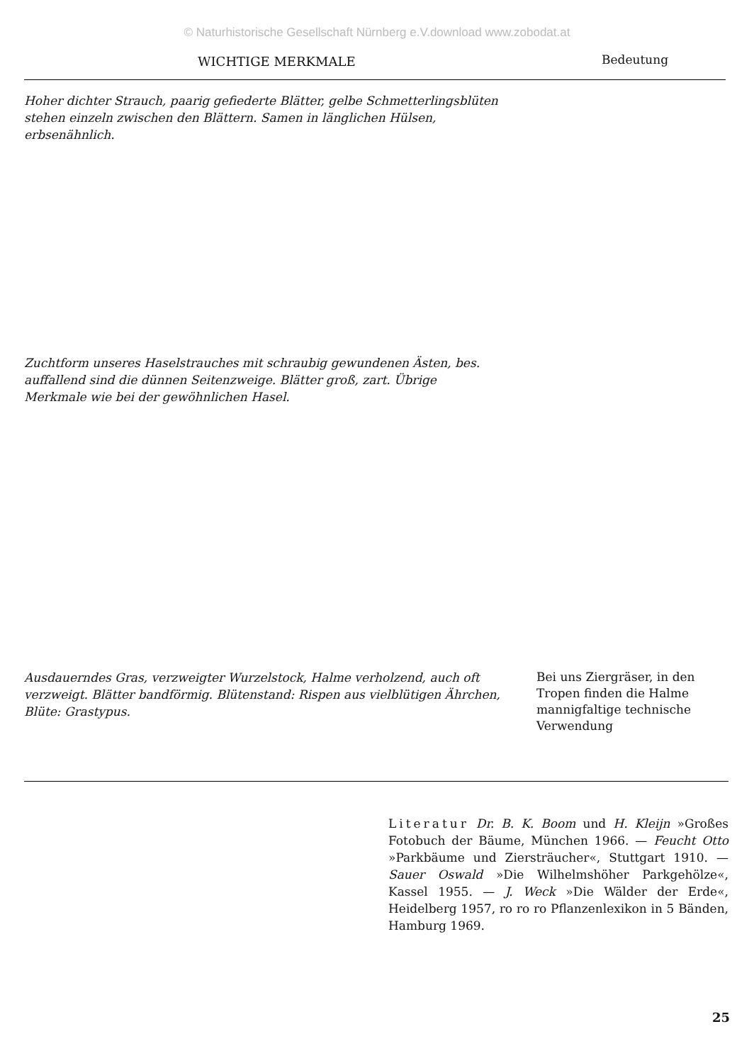© Naturhistorische Gesellschaft Nürnberg e.V.download www.zobodat.at
WICHTIGE MERKMALE Bedeutung
Hoher dichter Strauch, paarig gefiederte Blätter, gelbe Schmetterlingsblüten stehen einzeln zwischen den Blättern. Samen in länglichen Hülsen, erbsenähnlich.
Zuchtform unseres Haselstrauches mit schraubig gewundenen Ästen, bes. auffallend sind die dünnen Seitenzweige. Blätter groß, zart. Übrige Merkmale wie bei der gewöhnlichen Hasel.
Ausdauerndes Gras, verzweigter Wurzelstock, Halme verholzend, auch oft verzweigt. Blätter bandförmig. Blütenstand: Rispen aus vielblütigen Ährchen, Blüte: Grastypus.
Bei uns Ziergräser, in den Tropen finden die Halme mannigfaltige technische Verwendung
Literatur Dr. B. K. Boom und H. Kleijn »Großes Fotobuch der Bäume, München 1966. — Feucht Otto »Parkbäume und Ziersträucher«, Stuttgart 1910. — Sauer Oswald »Die Wilhelmshöher Parkgehölze«, Kassel 1955. — J. Weck »Die Wälder der Erde«, Heidelberg 1957, ro ro ro Pflanzenlexikon in 5 Bänden, Hamburg 1969.
25